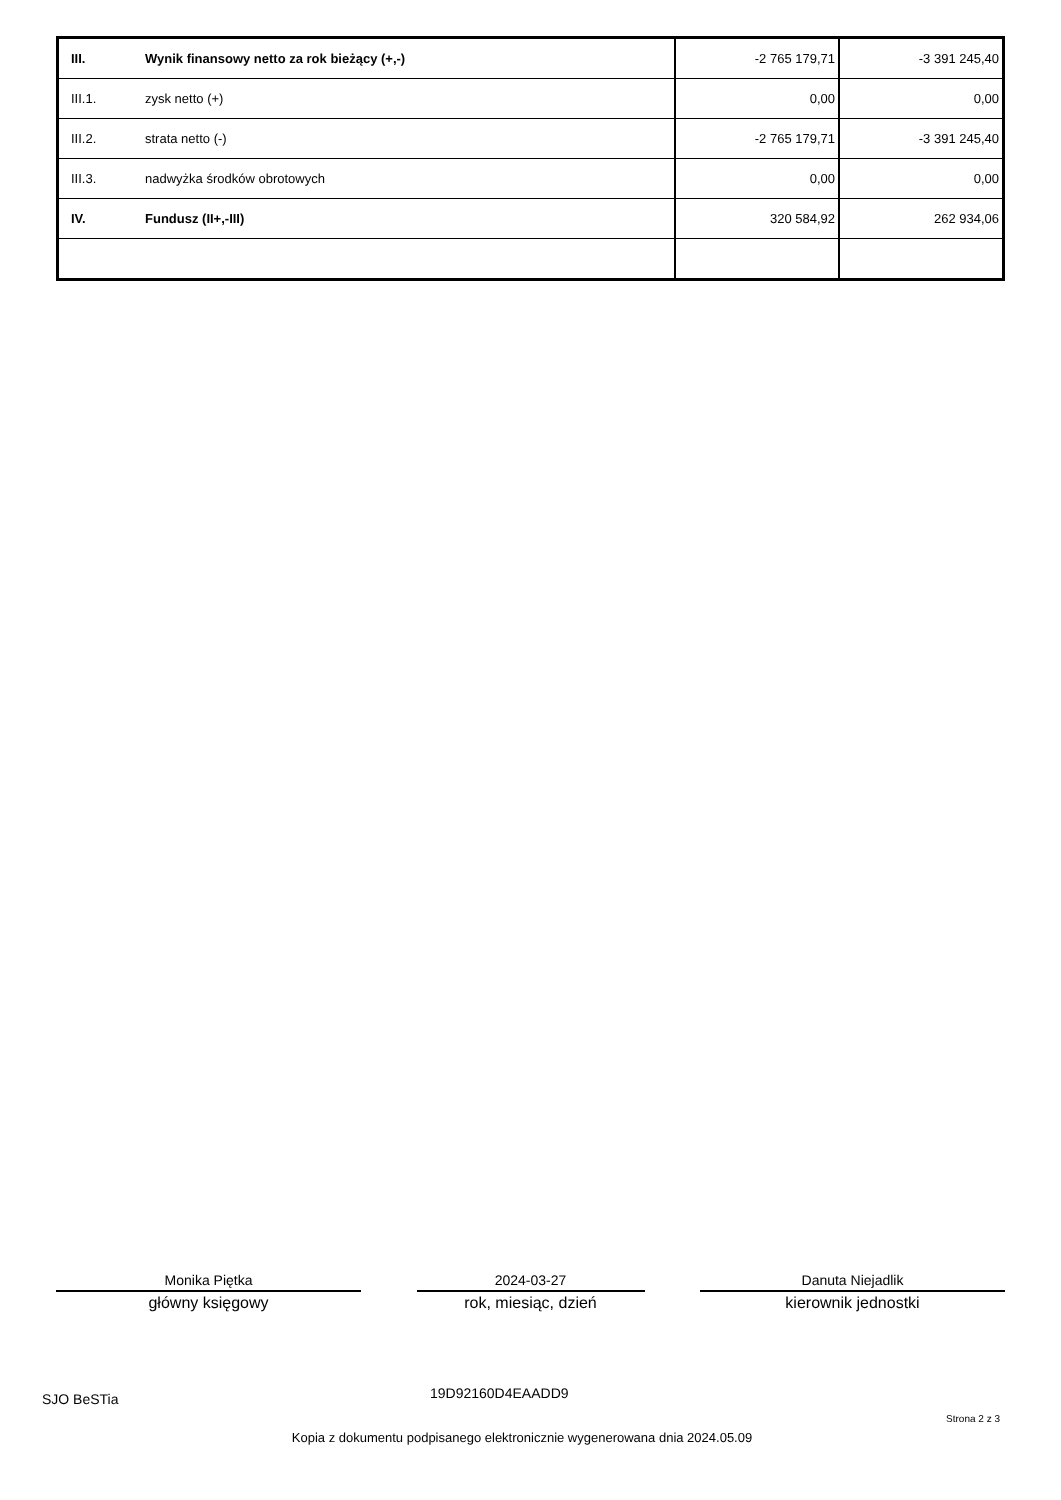| III. | Wynik finansowy netto za rok bieżący (+,-) | -2 765 179,71 | -3 391 245,40 |
| III.1. | zysk netto (+) | 0,00 | 0,00 |
| III.2. | strata netto (-) | -2 765 179,71 | -3 391 245,40 |
| III.3. | nadwyżka środków obrotowych | 0,00 | 0,00 |
| IV. | Fundusz (II+,-III) | 320 584,92 | 262 934,06 |
Monika Piętka
główny księgowy
2024-03-27
rok, miesiąc, dzień
Danuta Niejadlik
kierownik jednostki
SJO BeSTia 19D92160D4EAADD9
Strona 2 z 3
Kopia z dokumentu podpisanego elektronicznie wygenerowana dnia 2024.05.09